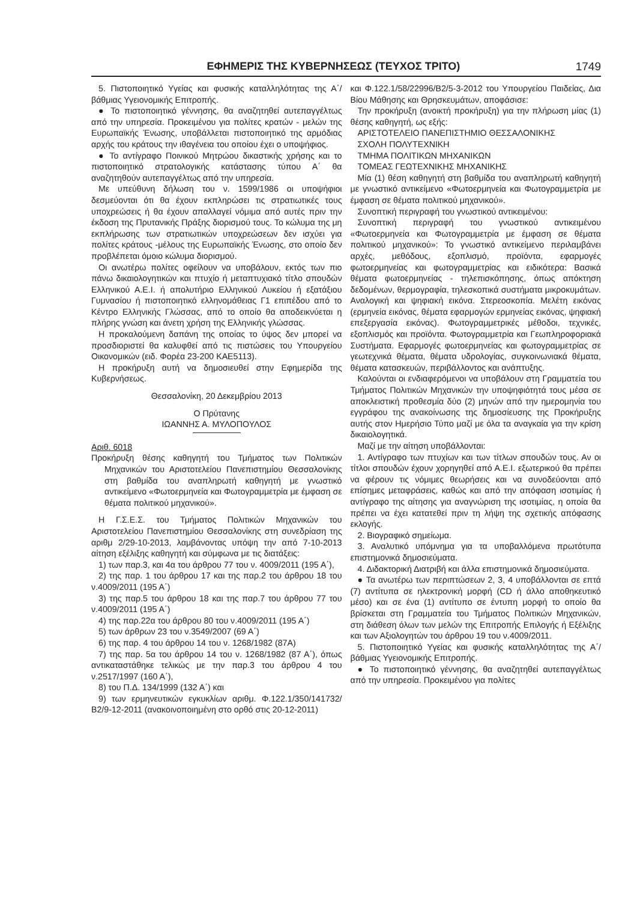ΕΦΗΜΕΡΙΣ ΤΗΣ ΚΥΒΕΡΝΗΣΕΩΣ (ΤΕΥΧΟΣ ΤΡΙΤΟ) 1749
5. Πιστοποιητικό Υγείας και φυσικής καταλληλότητας της Α΄/βάθμιας Υγειονομικής Επιτροπής.
● Το πιστοποιητικό γέννησης, θα αναζητηθεί αυτεπαγγέλτως από την υπηρεσία. Προκειμένου για πολίτες κρατών - μελών της Ευρωπαϊκής Ένωσης, υποβάλλεται πιστοποιητικό της αρμόδιας αρχής του κράτους την ιθαγένεια του οποίου έχει ο υποψήφιος.
● Το αντίγραφο Ποινικού Μητρώου δικαστικής χρήσης και το πιστοποιητικό στρατολογικής κατάστασης τύπου Α΄ θα αναζητηθούν αυτεπαγγέλτως από την υπηρεσία.
Με υπεύθυνη δήλωση του ν. 1599/1986 οι υποψήφιοι δεσμεύονται ότι θα έχουν εκπληρώσει τις στρατιωτικές τους υποχρεώσεις ή θα έχουν απαλλαγεί νόμιμα από αυτές πριν την έκδοση της Πρυτανικής Πράξης διορισμού τους. Το κώλυμα της μη εκπλήρωσης των στρατιωτικών υποχρεώσεων δεν ισχύει για πολίτες κράτους -μέλους της Ευρωπαϊκής Ένωσης, στο οποίο δεν προβλέπεται όμοιο κώλυμα διορισμού.
Οι ανωτέρω πολίτες οφείλουν να υποβάλουν, εκτός των πιο πάνω δικαιολογητικών και πτυχίο ή μεταπτυχιακό τίτλο σπουδών Ελληνικού Α.Ε.Ι. ή απολυτήριο Ελληνικού Λυκείου ή εξατάξιου Γυμνασίου ή πιστοποιητικό ελληνομάθειας Γ1 επιπέδου από το Κέντρο Ελληνικής Γλώσσας, από το οποίο θα αποδεικνύεται η πλήρης γνώση και άνετη χρήση της Ελληνικής γλώσσας.
Η προκαλούμενη δαπάνη της οποίας το ύψος δεν μπορεί να προσδιοριστεί θα καλυφθεί από τις πιστώσεις του Υπουργείου Οικονομικών (ειδ. Φορέα 23-200 ΚΑΕ5113).
Η προκήρυξη αυτή να δημοσιευθεί στην Εφημερίδα της Κυβερνήσεως.
Θεσσαλονίκη, 20 Δεκεμβρίου 2013
Ο Πρύτανης
ΙΩΑΝΝΗΣ Α. ΜΥΛΟΠΟΥΛΟΣ
Αριθ. 6018
Προκήρυξη θέσης καθηγητή του Τμήματος των Πολιτικών Μηχανικών του Αριστοτελείου Πανεπιστημίου Θεσσαλονίκης στη βαθμίδα του αναπληρωτή καθηγητή με γνωστικό αντικείμενο «Φωτοερμηνεία και Φωτογραμμετρία με έμφαση σε θέματα πολιτικού μηχανικού».
Η Γ.Σ.Ε.Σ. του Τμήματος Πολιτικών Μηχανικών του Αριστοτελείου Πανεπιστημίου Θεσσαλονίκης στη συνεδρίαση της αριθμ 2/29-10-2013, λαμβάνοντας υπόψη την από 7-10-2013 αίτηση εξέλιξης καθηγητή και σύμφωνα με τις διατάξεις:
1) των παρ.3, και 4α του άρθρου 77 του ν. 4009/2011 (195 Α΄),
2) της παρ. 1 του άρθρου 17 και της παρ.2 του άρθρου 18 του ν.4009/2011 (195 Α΄)
3) της παρ.5 του άρθρου 18 και της παρ.7 του άρθρου 77 του ν.4009/2011 (195 Α΄)
4) της παρ.22α του άρθρου 80 του ν.4009/2011 (195 Α΄)
5) των άρθρων 23 του ν.3549/2007 (69 Α΄)
6) της παρ. 4 του άρθρου 14 του ν. 1268/1982 (87Α)
7) της παρ. 5α του άρθρου 14 του ν. 1268/1982 (87 Α΄), όπως αντικαταστάθηκε τελικώς με την παρ.3 του άρθρου 4 του ν.2517/1997 (160 Α΄),
8) του Π.Δ. 134/1999 (132 Α΄) και
9) των ερμηνευτικών εγκυκλίων αριθμ. Φ.122.1/350/141732/ Β2/9-12-2011 (ανακοινοποιημένη στο ορθό στις 20-12-2011)
και Φ.122.1/58/22996/Β2/5-3-2012 του Υπουργείου Παιδείας, Δια Βίου Μάθησης και Θρησκευμάτων, αποφάσισε:
Την προκήρυξη (ανοικτή προκήρυξη) για την πλήρωση μίας (1) θέσης καθηγητή, ως εξής:
ΑΡΙΣΤΟΤΕΛΕΙΟ ΠΑΝΕΠΙΣΤΗΜΙΟ ΘΕΣΣΑΛΟΝΙΚΗΣ
ΣΧΟΛΗ ΠΟΛΥΤΕΧΝΙΚΗ
ΤΜΗΜΑ ΠΟΛΙΤΙΚΩΝ ΜΗΧΑΝΙΚΩΝ
ΤΟΜΕΑΣ ΓΕΩΤΕΧΝΙΚΗΣ ΜΗΧΑΝΙΚΗΣ
Μία (1) θέση καθηγητή στη βαθμίδα του αναπληρωτή καθηγητή με γνωστικό αντικείμενο «Φωτοερμηνεία και Φωτογραμμετρία με έμφαση σε θέματα πολιτικού μηχανικού».
Συνοπτική περιγραφή του γνωστικού αντικειμένου:
Συνοπτική περιγραφή του γνωστικού αντικειμένου «Φωτοερμηνεία και Φωτογραμμετρία με έμφαση σε θέματα πολιτικού μηχανικού»: Το γνωστικό αντικείμενο περιλαμβάνει αρχές, μεθόδους, εξοπλισμό, προϊόντα, εφαρμογές φωτοερμηνείας και φωτογραμμετρίας και ειδικότερα: Βασικά θέματα φωτοερμηνείας - τηλεπισκόπησης, όπως απόκτηση δεδομένων, θερμογραφία, τηλεσκοπικά συστήματα μικροκυμάτων. Αναλογική και ψηφιακή εικόνα. Στερεοσκοπία. Μελέτη εικόνας (ερμηνεία εικόνας, θέματα εφαρμογών ερμηνείας εικόνας, ψηφιακή επεξεργασία εικόνας). Φωτογραμμετρικές μέθοδοι, τεχνικές, εξοπλισμός και προϊόντα. Φωτογραμμετρία και Γεωπληροφοριακά Συστήματα. Εφαρμογές φωτοερμηνείας και φωτογραμμετρίας σε γεωτεχνικά θέματα, θέματα υδρολογίας, συγκοινωνιακά θέματα, θέματα κατασκευών, περιβάλλοντος και ανάπτυξης.
Καλούνται οι ενδιαφερόμενοι να υποβάλουν στη Γραμματεία του Τμήματος Πολιτικών Μηχανικών την υποψηφιότητά τους μέσα σε αποκλειστική προθεσμία δύο (2) μηνών από την ημερομηνία του εγγράφου της ανακοίνωσης της δημοσίευσης της Προκήρυξης αυτής στον Ημερήσιο Τύπο μαζί με όλα τα αναγκαία για την κρίση δικαιολογητικά.
Μαζί με την αίτηση υποβάλλονται:
1. Αντίγραφο των πτυχίων και των τίτλων σπουδών τους. Αν οι τίτλοι σπουδών έχουν χορηγηθεί από Α.Ε.Ι. εξωτερικού θα πρέπει να φέρουν τις νόμιμες θεωρήσεις και να συνοδεύονται από επίσημες μεταφράσεις, καθώς και από την απόφαση ισοτιμίας ή αντίγραφο της αίτησης για αναγνώριση της ισοτιμίας, η οποία θα πρέπει να έχει κατατεθεί πριν τη λήψη της σχετικής απόφασης εκλογής.
2. Βιογραφικό σημείωμα.
3. Αναλυτικό υπόμνημα για τα υποβαλλόμενα πρωτότυπα επιστημονικά δημοσιεύματα.
4. Διδακτορική Διατριβή και άλλα επιστημονικά δημοσιεύματα.
● Τα ανωτέρω των περιπτώσεων 2, 3, 4 υποβάλλονται σε επτά (7) αντίτυπα σε ηλεκτρονική μορφή (CD ή άλλο αποθηκευτικό μέσο) και σε ένα (1) αντίτυπο σε έντυπη μορφή το οποίο θα βρίσκεται στη Γραμματεία του Τμήματος Πολιτικών Μηχανικών, στη διάθεση όλων των μελών της Επιτροπής Επιλογής ή Εξέλιξης και των Αξιολογητών του άρθρου 19 του ν.4009/2011.
5. Πιστοποιητικό Υγείας και φυσικής καταλληλότητας της Α΄/βάθμιας Υγειονομικής Επιτροπής.
● Το πιστοποιητικό γέννησης, θα αναζητηθεί αυτεπαγγέλτως από την υπηρεσία. Προκειμένου για πολίτες